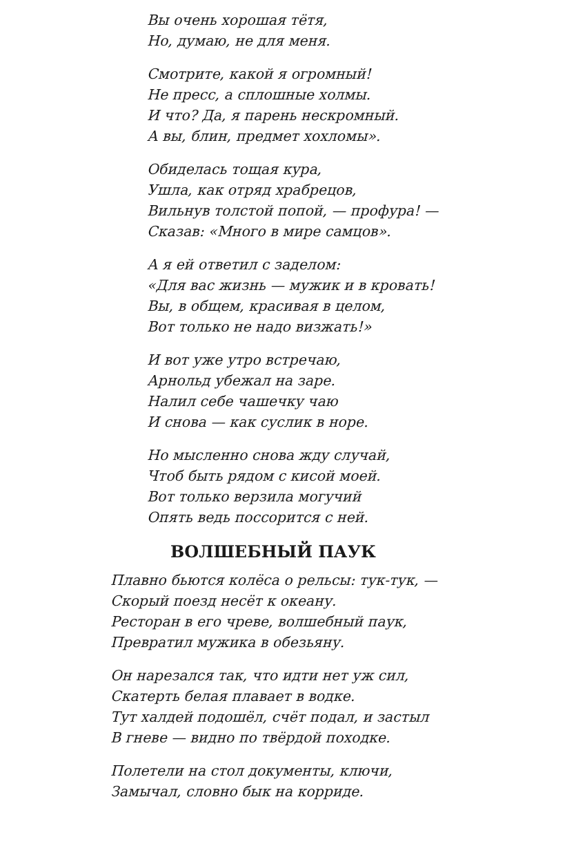Вы очень хорошая тётя,
Но, думаю, не для меня.
Смотрите, какой я огромный!
Не пресс, а сплошные холмы.
И что? Да, я парень нескромный.
А вы, блин, предмет хохломы».
Обиделась тощая кура,
Ушла, как отряд храбрецов,
Вильнув толстой попой, — профура! —
Сказав: «Много в мире самцов».
А я ей ответил с заделом:
«Для вас жизнь — мужик и в кровать!
Вы, в общем, красивая в целом,
Вот только не надо визжать!»
И вот уже утро встречаю,
Арнольд убежал на заре.
Налил себе чашечку чаю
И снова — как суслик в норе.
Но мысленно снова жду случай,
Чтоб быть рядом с кисой моей.
Вот только верзила могучий
Опять ведь поссорится с ней.
ВОЛШЕБНЫЙ ПАУК
Плавно бьются колёса о рельсы: тук-тук, —
Скорый поезд несёт к океану.
Ресторан в его чреве, волшебный паук,
Превратил мужика в обезьяну.
Он нарезался так, что идти нет уж сил,
Скатерть белая плавает в водке.
Тут халдей подошёл, счёт подал, и застыл
В гневе — видно по твёрдой походке.
Полетели на стол документы, ключи,
Замычал, словно бык на корриде.